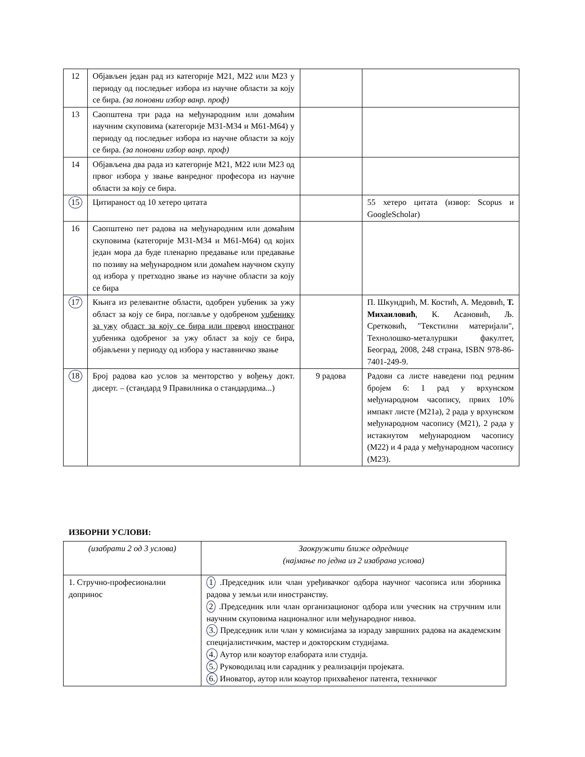| 12 | Објављен један рад из категорије М21, М22 или М23 у периоду од последњег избора из научне области за коју се бира. (за поновни избор ванр. проф) | | |
| 13 | Саопштена три рада на међународним или домаћим научним скуповима (категорије М31-М34 и М61-М64) у периоду од последњег избора из научне области за коју се бира. (за поновни избор ванр. проф) | | |
| 14 | Објављена два рада из категорије М21, М22 или М23 од првог избора у звање ванредног професора из научне области за коју се бира. | | |
| 15 | Цитираност од 10 хетеро цитата | | 55 хетеро цитата (извор: Scopus и GoogleScholar) |
| 16 | Саопштено пет радова на међународним или домаћим скуповима (категорије М31-М34 и М61-М64) од којих један мора да буде пленарно предавање или предавање по позиву на међународном или домаћем научном скупу од избора у претходно звање из научне области за коју се бира | | |
| 17 | Књига из релевантне области, одобрен уџбеник за ужу област за коју се бира, поглавље у одобреном уџбенику за ужу об ласт за коју се бира или прев од иностраног у џбеника одобреног за ужу област за коју се бира, објављени у периоду од избора у наставничко звање | | П. Шкундрић, М. Костић, А. Медовић, Т. Михаиловић , К. Асановић, Љ. Сретковић, "Текстилни материјали", Технолошко-металуршки факултет, Београд, 2008, 248 страна, ISBN 978-86-7401-249-9. |
| 18 | Број радова као услов за менторство у вођењу докт. дисерт. – (стандард 9 Правилника о стандардима...) | 9 радова | Радови са листе наведени под редним бројем 6: 1 рад у врхунском међународном часопису, првих 10% импакт листе (М21а), 2 рада у врхунском међународном часопису (М21), 2 рада у истакнутом међународном часопису (М22) и 4 рада у међународном часопису (М23). |
ИЗБОРНИ УСЛОВИ:
| (изабрати 2 од 3 услова) | Заокружити ближе одреднице (најмање по једна из 2 изабрана услова) |
| 1. Стручно-професионални допринос | 1 .Председник или члан уређивачког одбора научног часописа или зборника радова у земљи или иностранству. 2 .Председник или члан организационог одбора или учесник на стручним или научним скуповима националног или међународног нивоа. 3. Председник или члан у комисијама за израду завршних радова на академским специјалистичким, мастер и докторским студијама. 4. Аутор или коаутор елабората или студија. 5. Руководилац или сарадник у реализацији пројеката. 6. Иноватор, аутор или коаутор прихваћеног патента, техничког |